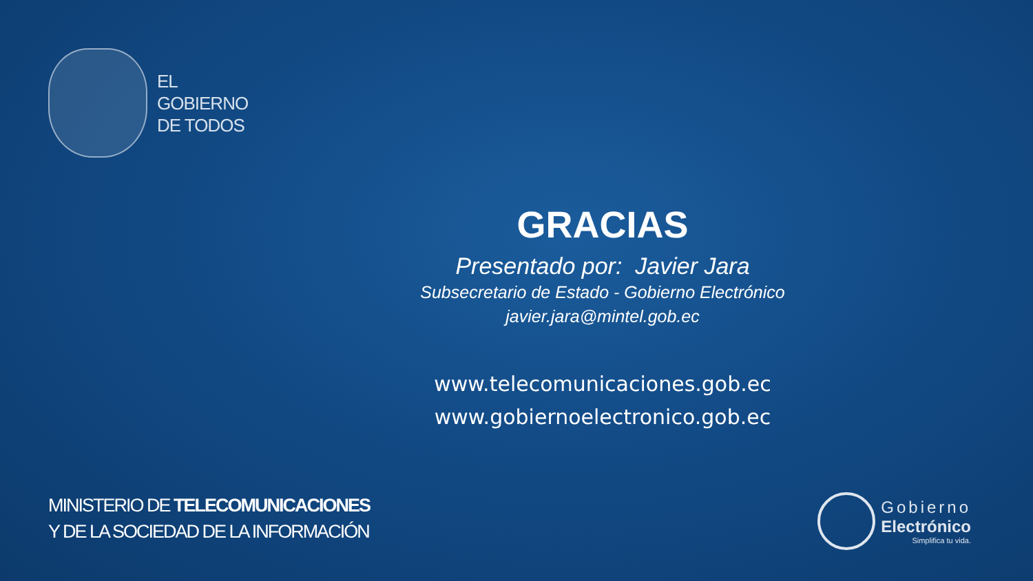EL
GOBIERNO
DE TODOS
GRACIAS
Presentado por: Javier Jara
Subsecretario de Estado - Gobierno Electrónico
javier.jara@mintel.gob.ec
www.telecomunicaciones.gob.ec
www.gobiernoelectronico.gob.ec
MINISTERIO DE TELECOMUNICACIONES
Y DE LA SOCIEDAD DE LA INFORMACIÓN
Gobierno
Electrónico
Simplifica tu vida.